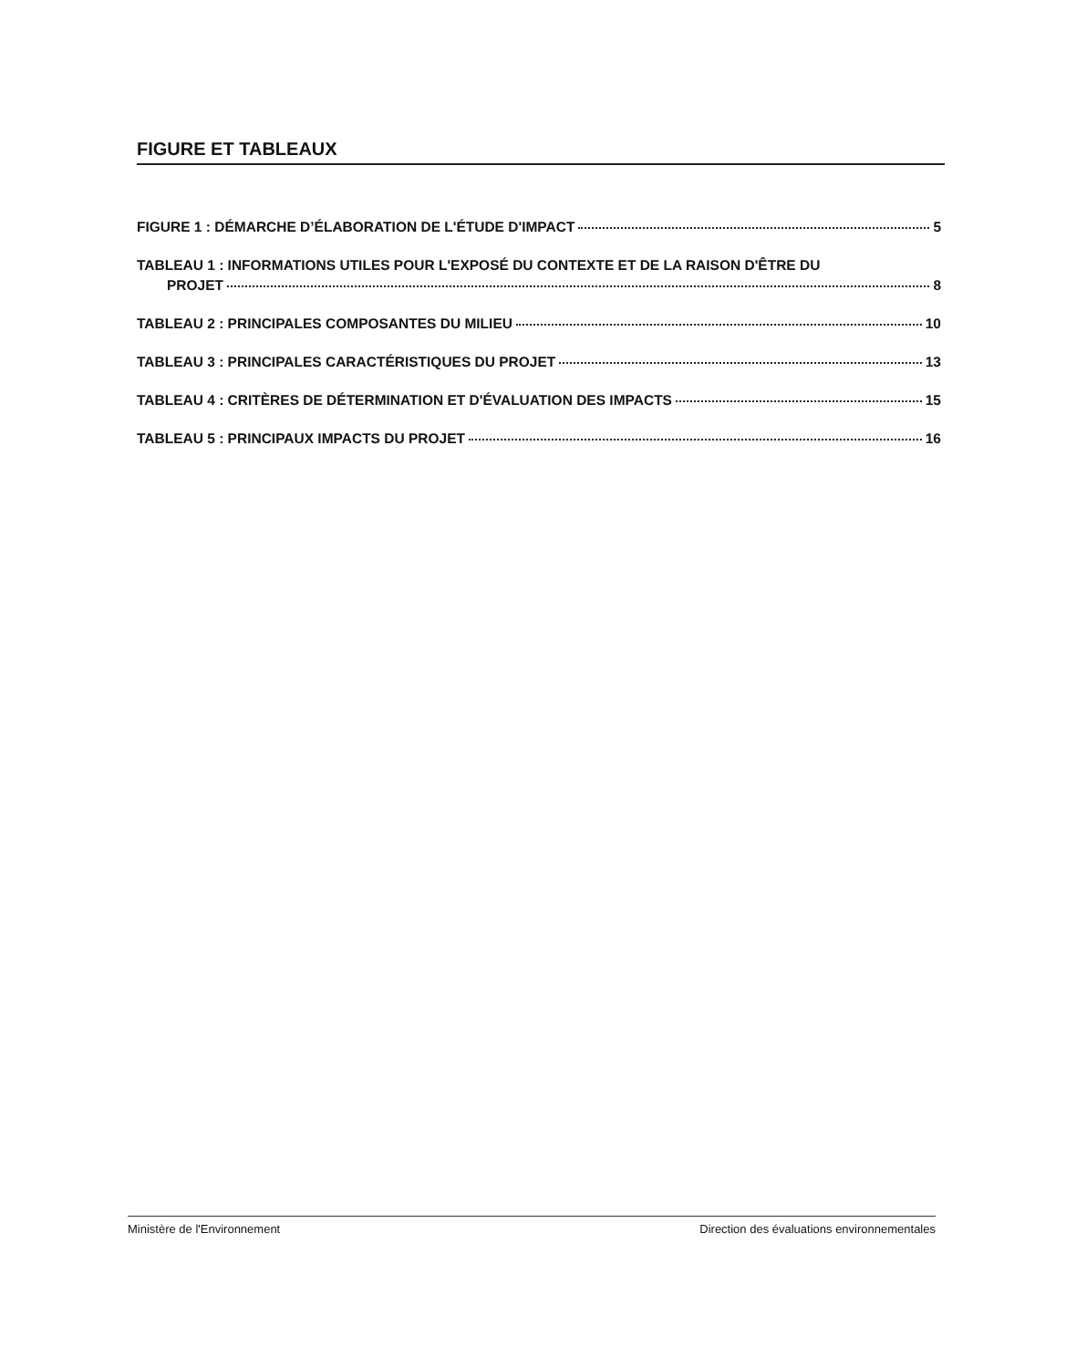FIGURE ET TABLEAUX
FIGURE 1 : DÉMARCHE D’ÉLABORATION DE L'ÉTUDE D'IMPACT 5
TABLEAU 1 : INFORMATIONS UTILES POUR L'EXPOSÉ DU CONTEXTE ET DE LA RAISON D'ÊTRE DU
PROJET 8
TABLEAU 2 : PRINCIPALES COMPOSANTES DU MILIEU 10
TABLEAU 3 : PRINCIPALES CARACTÉRISTIQUES DU PROJET 13
TABLEAU 4 : CRITÈRES DE DÉTERMINATION ET D'ÉVALUATION DES IMPACTS 15
TABLEAU 5 : PRINCIPAUX IMPACTS DU PROJET 16
Ministère de l'Environnement Direction des évaluations environnementales